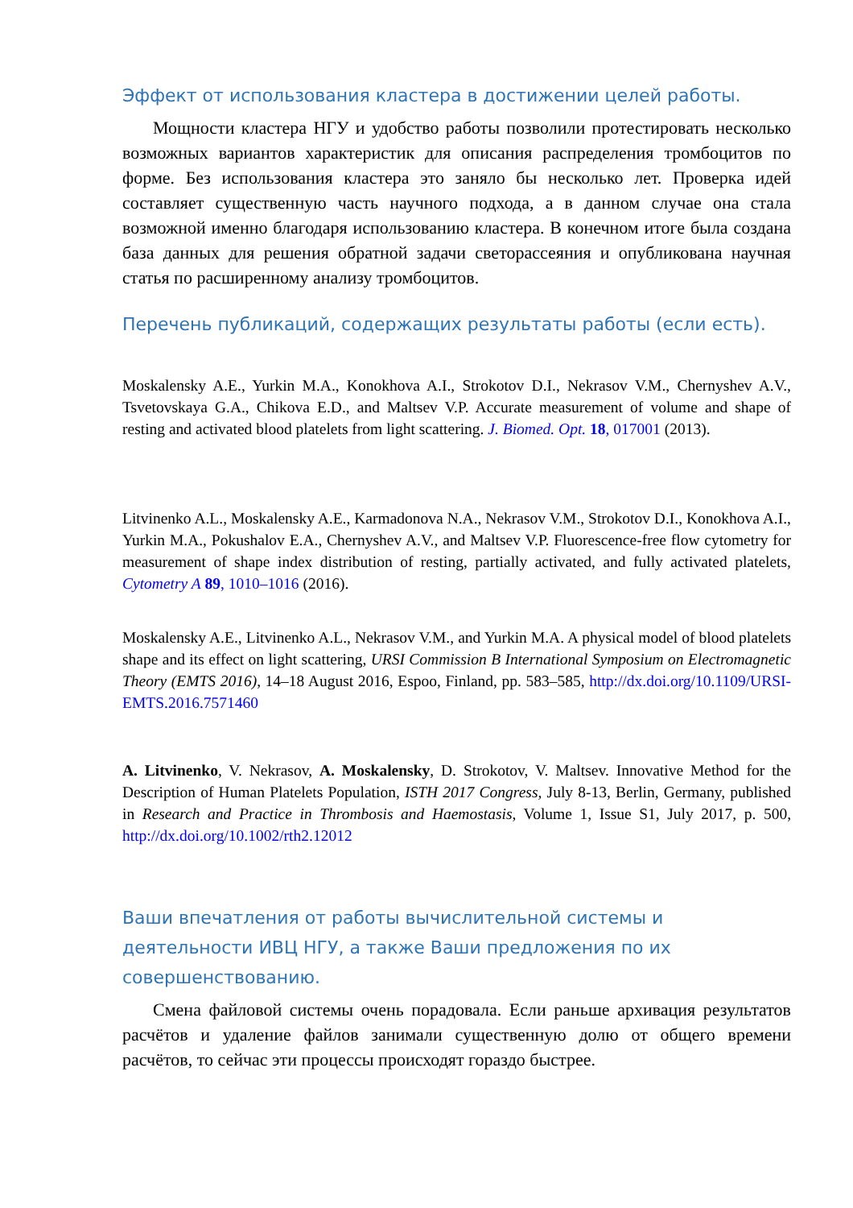Эффект от использования кластера в достижении целей работы.
Мощности кластера НГУ и удобство работы позволили протестировать несколько возможных вариантов характеристик для описания распределения тромбоцитов по форме. Без использования кластера это заняло бы несколько лет. Проверка идей составляет существенную часть научного подхода, а в данном случае она стала возможной именно благодаря использованию кластера. В конечном итоге была создана база данных для решения обратной задачи светорассеяния и опубликована научная статья по расширенному анализу тромбоцитов.
Перечень публикаций, содержащих результаты работы (если есть).
Moskalensky A.E., Yurkin M.A., Konokhova A.I., Strokotov D.I., Nekrasov V.M., Chernyshev A.V., Tsvetovskaya G.A., Chikova E.D., and Maltsev V.P. Accurate measurement of volume and shape of resting and activated blood platelets from light scattering. J. Biomed. Opt. 18, 017001 (2013).
Litvinenko A.L., Moskalensky A.E., Karmadonova N.A., Nekrasov V.M., Strokotov D.I., Konokhova A.I., Yurkin M.A., Pokushalov E.A., Chernyshev A.V., and Maltsev V.P. Fluorescence-free flow cytometry for measurement of shape index distribution of resting, partially activated, and fully activated platelets, Cytometry A 89, 1010–1016 (2016).
Moskalensky A.E., Litvinenko A.L., Nekrasov V.M., and Yurkin M.A. A physical model of blood platelets shape and its effect on light scattering, URSI Commission B International Symposium on Electromagnetic Theory (EMTS 2016), 14–18 August 2016, Espoo, Finland, pp. 583–585, http://dx.doi.org/10.1109/URSI-EMTS.2016.7571460
A. Litvinenko, V. Nekrasov, A. Moskalensky, D. Strokotov, V. Maltsev. Innovative Method for the Description of Human Platelets Population, ISTH 2017 Congress, July 8-13, Berlin, Germany, published in Research and Practice in Thrombosis and Haemostasis, Volume 1, Issue S1, July 2017, p. 500, http://dx.doi.org/10.1002/rth2.12012
Ваши впечатления от работы вычислительной системы и
деятельности ИВЦ НГУ, а также Ваши предложения по их
совершенствованию.
Смена файловой системы очень порадовала. Если раньше архивация результатов расчётов и удаление файлов занимали существенную долю от общего времени расчётов, то сейчас эти процессы происходят гораздо быстрее.